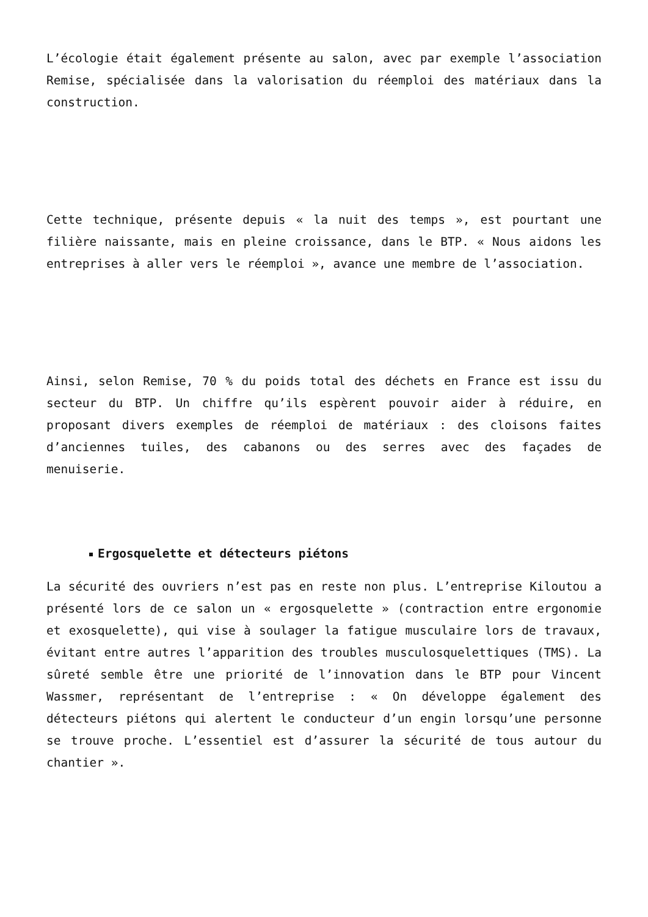L’écologie était également présente au salon, avec par exemple l’association Remise, spécialisée dans la valorisation du réemploi des matériaux dans la construction.
Cette technique, présente depuis « la nuit des temps », est pourtant une filière naissante, mais en pleine croissance, dans le BTP. « Nous aidons les entreprises à aller vers le réemploi », avance une membre de l’association.
Ainsi, selon Remise, 70 % du poids total des déchets en France est issu du secteur du BTP. Un chiffre qu’ils espèrent pouvoir aider à réduire, en proposant divers exemples de réemploi de matériaux : des cloisons faites d’anciennes tuiles, des cabanons ou des serres avec des façades de menuiserie.
Ergosquelette et détecteurs piétons
La sécurité des ouvriers n’est pas en reste non plus. L’entreprise Kiloutou a présenté lors de ce salon un « ergosquelette » (contraction entre ergonomie et exosquelette), qui vise à soulager la fatigue musculaire lors de travaux, évitant entre autres l’apparition des troubles musculosquelettiques (TMS). La sûreté semble être une priorité de l’innovation dans le BTP pour Vincent Wassmer, représentant de l’entreprise : « On développe également des détecteurs piétons qui alertent le conducteur d’un engin lorsqu’une personne se trouve proche. L’essentiel est d’assurer la sécurité de tous autour du chantier ».